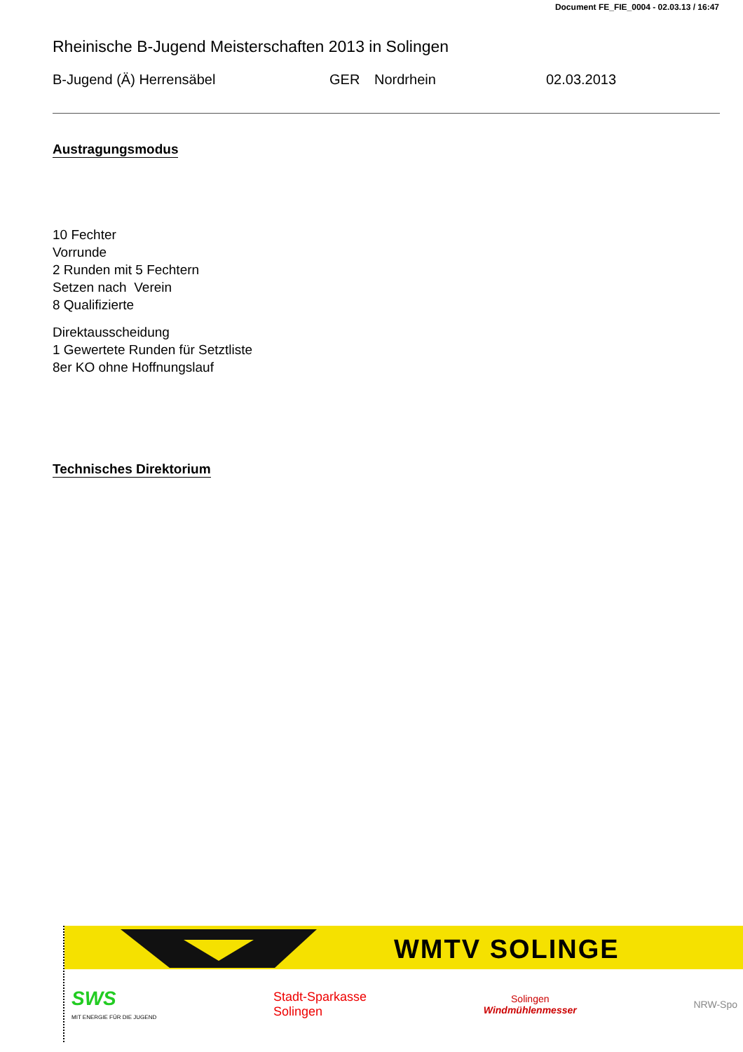Document FE_FIE_0004 - 02.03.13 / 16:47
Rheinische B-Jugend Meisterschaften 2013 in Solingen
B-Jugend (Ä) Herrensäbel GER Nordrhein 02.03.2013
Austragungsmodus
10 Fechter
Vorrunde
2 Runden mit 5 Fechtern
Setzen nach Verein
8 Qualifizierte
Direktausscheidung
1 Gewertete Runden für Setztliste
8er KO ohne Hoffnungslauf
Technisches Direktorium
WMTV SOLINGE
SWS
MIT ENERGIE FÜR DIE JUGEND
Stadt-Sparkasse
Solingen
Solingen
Windmühlenmesser
NRW-Spo